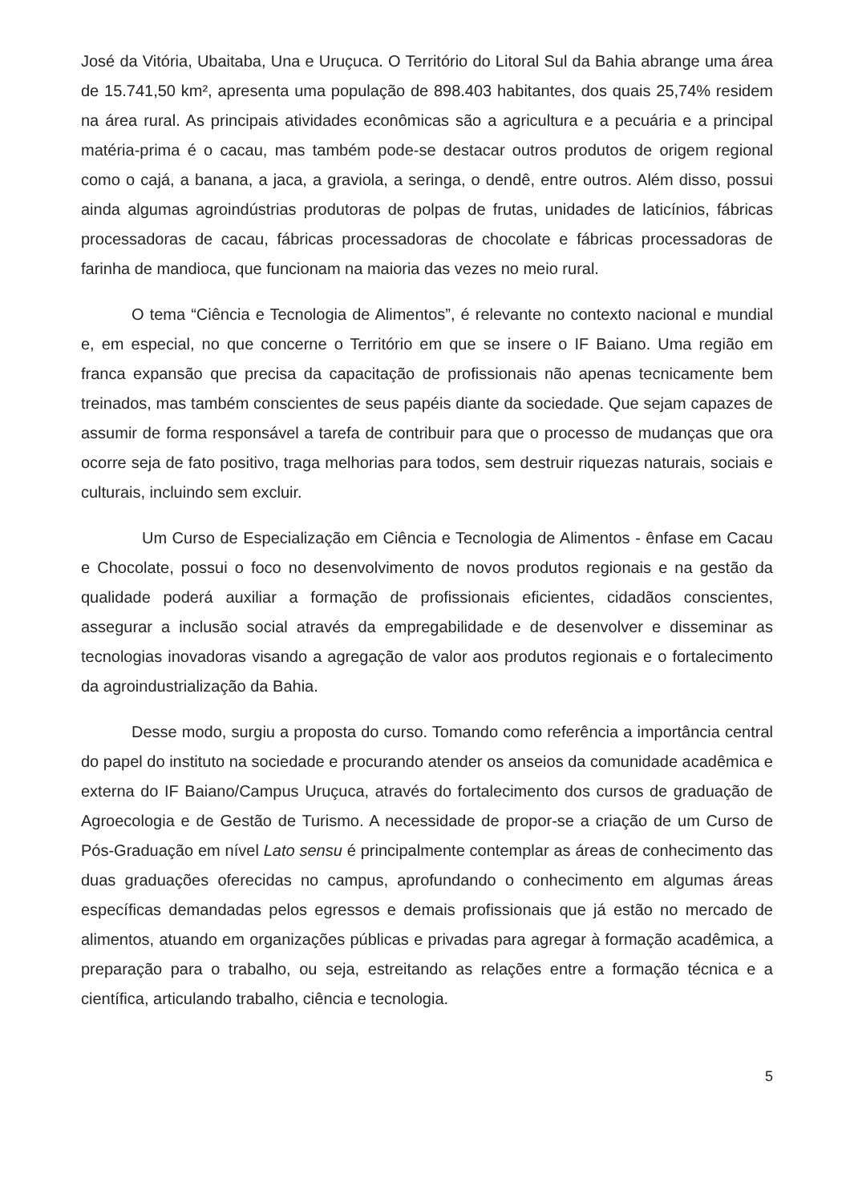José da Vitória, Ubaitaba, Una e Uruçuca. O Território do Litoral Sul da Bahia abrange uma área de 15.741,50 km², apresenta uma população de 898.403 habitantes, dos quais 25,74% residem na área rural. As principais atividades econômicas são a agricultura e a pecuária e a principal matéria-prima é o cacau, mas também pode-se destacar outros produtos de origem regional como o cajá, a banana, a jaca, a graviola, a seringa, o dendê, entre outros. Além disso, possui ainda algumas agroindústrias produtoras de polpas de frutas, unidades de laticínios, fábricas processadoras de cacau, fábricas processadoras de chocolate e fábricas processadoras de farinha de mandioca, que funcionam na maioria das vezes no meio rural.
O tema “Ciência e Tecnologia de Alimentos”, é relevante no contexto nacional e mundial e, em especial, no que concerne o Território em que se insere o IF Baiano. Uma região em franca expansão que precisa da capacitação de profissionais não apenas tecnicamente bem treinados, mas também conscientes de seus papéis diante da sociedade. Que sejam capazes de assumir de forma responsável a tarefa de contribuir para que o processo de mudanças que ora ocorre seja de fato positivo, traga melhorias para todos, sem destruir riquezas naturais, sociais e culturais, incluindo sem excluir.
Um Curso de Especialização em Ciência e Tecnologia de Alimentos - ênfase em Cacau e Chocolate, possui o foco no desenvolvimento de novos produtos regionais e na gestão da qualidade poderá auxiliar a formação de profissionais eficientes, cidadãos conscientes, assegurar a inclusão social através da empregabilidade e de desenvolver e disseminar as tecnologias inovadoras visando a agregação de valor aos produtos regionais e o fortalecimento da agroindustrialização da Bahia.
Desse modo, surgiu a proposta do curso. Tomando como referência a importância central do papel do instituto na sociedade e procurando atender os anseios da comunidade acadêmica e externa do IF Baiano/Campus Uruçuca, através do fortalecimento dos cursos de graduação de Agroecologia e de Gestão de Turismo. A necessidade de propor-se a criação de um Curso de Pós-Graduação em nível Lato sensu é principalmente contemplar as áreas de conhecimento das duas graduações oferecidas no campus, aprofundando o conhecimento em algumas áreas específicas demandadas pelos egressos e demais profissionais que já estão no mercado de alimentos, atuando em organizações públicas e privadas para agregar à formação acadêmica, a preparação para o trabalho, ou seja, estreitando as relações entre a formação técnica e a científica, articulando trabalho, ciência e tecnologia.
5